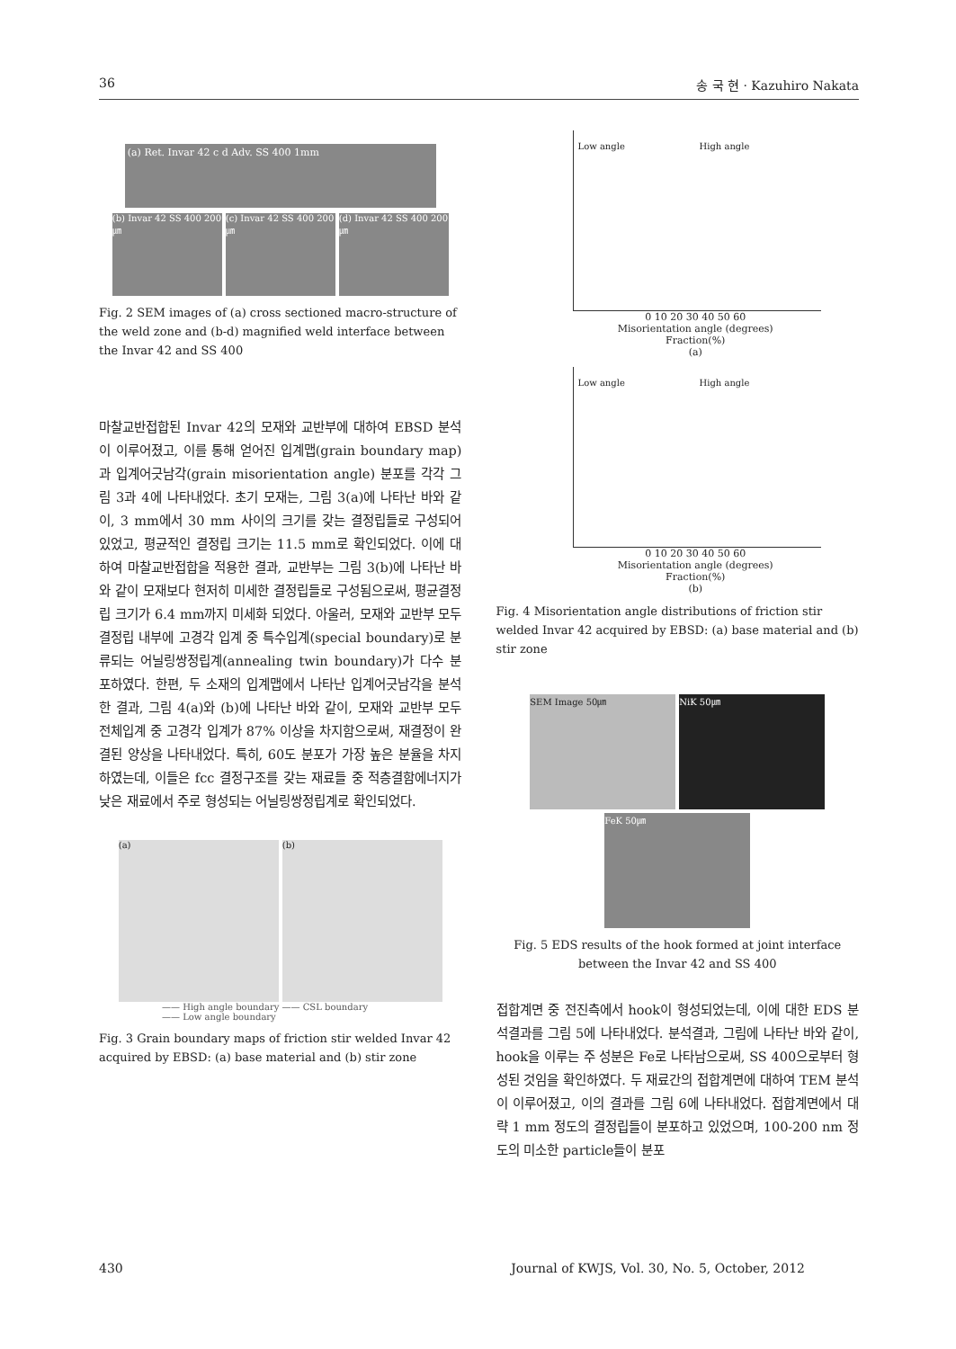36 송 국 현 · Kazuhiro Nakata
(a) Ret. Invar 42 c d Adv. SS 400 1mm
(b) Invar 42 SS 400 200㎛
(c) Invar 42 SS 400 200㎛
(d) Invar 42 SS 400 200㎛
Fig. 2 SEM images of (a) cross sectioned macro-structure of the weld zone and (b-d) magnified weld interface between the Invar 42 and SS 400
마찰교반접합된 Invar 42의 모재와 교반부에 대하여 EBSD 분석이 이루어졌고, 이를 통해 얻어진 입계맵(grain boundary map)과 입계어긋남각(grain misorientation angle) 분포를 각각 그림 3과 4에 나타내었다. 초기 모재는, 그림 3(a)에 나타난 바와 같이, 3 mm에서 30 mm 사이의 크기를 갖는 결정립들로 구성되어 있었고, 평균적인 결정립 크기는 11.5 mm로 확인되었다. 이에 대하여 마찰교반접합을 적용한 결과, 교반부는 그림 3(b)에 나타난 바와 같이 모재보다 현저히 미세한 결정립들로 구성됨으로써, 평균결정립 크기가 6.4 mm까지 미세화 되었다. 아울러, 모재와 교반부 모두 결정립 내부에 고경각 입계 중 특수입계(special boundary)로 분류되는 어닐링쌍정립계(annealing twin boundary)가 다수 분포하였다. 한편, 두 소재의 입계맵에서 나타난 입계어긋남각을 분석한 결과, 그림 4(a)와 (b)에 나타난 바와 같이, 모재와 교반부 모두 전체입계 중 고경각 입계가 87% 이상을 차지함으로써, 재결정이 완결된 양상을 나타내었다. 특히, 60도 분포가 가장 높은 분율을 차지하였는데, 이들은 fcc 결정구조를 갖는 재료들 중 적층결함에너지가 낮은 재료에서 주로 형성되는 어닐링쌍정립계로 확인되었다.
(a) (b)
—— High angle boundary —— CSL boundary
—— Low angle boundary
Fig. 3 Grain boundary maps of friction stir welded Invar 42 acquired by EBSD: (a) base material and (b) stir zone
Low angle High angle
0 10 20 30 40 50 60
Misorientation angle (degrees)
Fraction(%)
(a)
Low angle High angle
0 10 20 30 40 50 60
Misorientation angle (degrees)
Fraction(%)
(b)
Fig. 4 Misorientation angle distributions of friction stir welded Invar 42 acquired by EBSD: (a) base material and (b) stir zone
SEM Image 50㎛ NiK 50㎛
FeK 50㎛
Fig. 5 EDS results of the hook formed at joint interface between the Invar 42 and SS 400
접합계면 중 전진측에서 hook이 형성되었는데, 이에 대한 EDS 분석결과를 그림 5에 나타내었다. 분석결과, 그림에 나타난 바와 같이, hook을 이루는 주 성분은 Fe로 나타남으로써, SS 400으로부터 형성된 것임을 확인하였다. 두 재료간의 접합계면에 대하여 TEM 분석이 이루어졌고, 이의 결과를 그림 6에 나타내었다. 접합계면에서 대략 1 mm 정도의 결정립들이 분포하고 있었으며, 100-200 nm 정도의 미소한 particle들이 분포
430 Journal of KWJS, Vol. 30, No. 5, October, 2012